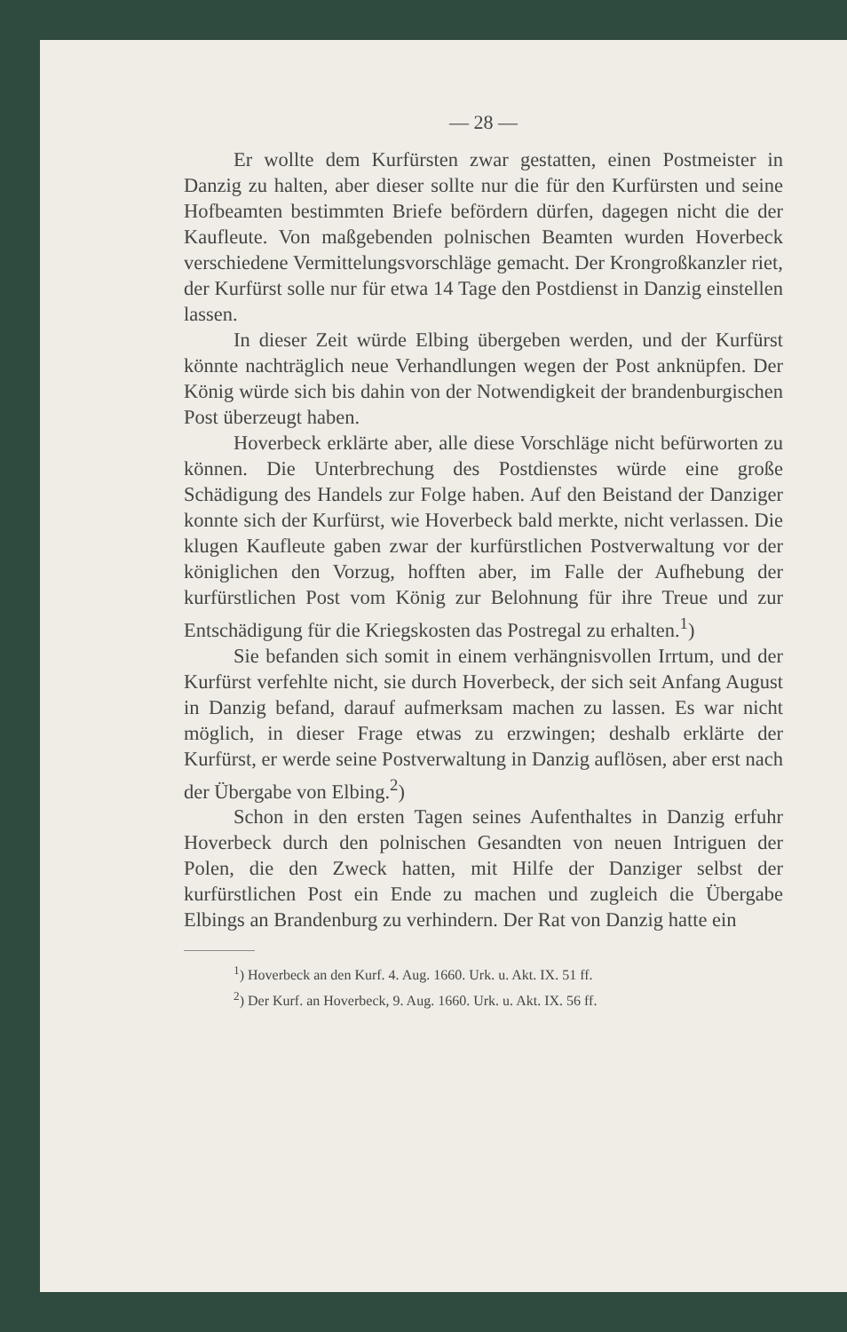— 28 —
Er wollte dem Kurfürsten zwar gestatten, einen Postmeister in Danzig zu halten, aber dieser sollte nur die für den Kurfürsten und seine Hofbeamten bestimmten Briefe befördern dürfen, dagegen nicht die der Kaufleute. Von maßgebenden polnischen Beamten wurden Hoverbeck verschiedene Vermittelungsvorschläge gemacht. Der Krongroßkanzler riet, der Kurfürst solle nur für etwa 14 Tage den Postdienst in Danzig einstellen lassen.
In dieser Zeit würde Elbing übergeben werden, und der Kurfürst könnte nachträglich neue Verhandlungen wegen der Post anknüpfen. Der König würde sich bis dahin von der Notwendigkeit der brandenburgischen Post überzeugt haben.
Hoverbeck erklärte aber, alle diese Vorschläge nicht befürworten zu können. Die Unterbrechung des Postdienstes würde eine große Schädigung des Handels zur Folge haben. Auf den Beistand der Danziger konnte sich der Kurfürst, wie Hoverbeck bald merkte, nicht verlassen. Die klugen Kaufleute gaben zwar der kurfürstlichen Postverwaltung vor der königlichen den Vorzug, hofften aber, im Falle der Aufhebung der kurfürstlichen Post vom König zur Belohnung für ihre Treue und zur Entschädigung für die Kriegskosten das Postregal zu erhalten.<sup>1</sup>)
Sie befanden sich somit in einem verhängnisvollen Irrtum, und der Kurfürst verfehlte nicht, sie durch Hoverbeck, der sich seit Anfang August in Danzig befand, darauf aufmerksam machen zu lassen. Es war nicht möglich, in dieser Frage etwas zu erzwingen; deshalb erklärte der Kurfürst, er werde seine Postverwaltung in Danzig auflösen, aber erst nach der Übergabe von Elbing.<sup>2</sup>)
Schon in den ersten Tagen seines Aufenthaltes in Danzig erfuhr Hoverbeck durch den polnischen Gesandten von neuen Intriguen der Polen, die den Zweck hatten, mit Hilfe der Danziger selbst der kurfürstlichen Post ein Ende zu machen und zugleich die Übergabe Elbings an Brandenburg zu verhindern. Der Rat von Danzig hatte ein
<sup>1</sup>) Hoverbeck an den Kurf. 4. Aug. 1660. Urk. u. Akt. IX. 51 ff.
<sup>2</sup>) Der Kurf. an Hoverbeck, 9. Aug. 1660. Urk. u. Akt. IX. 56 ff.